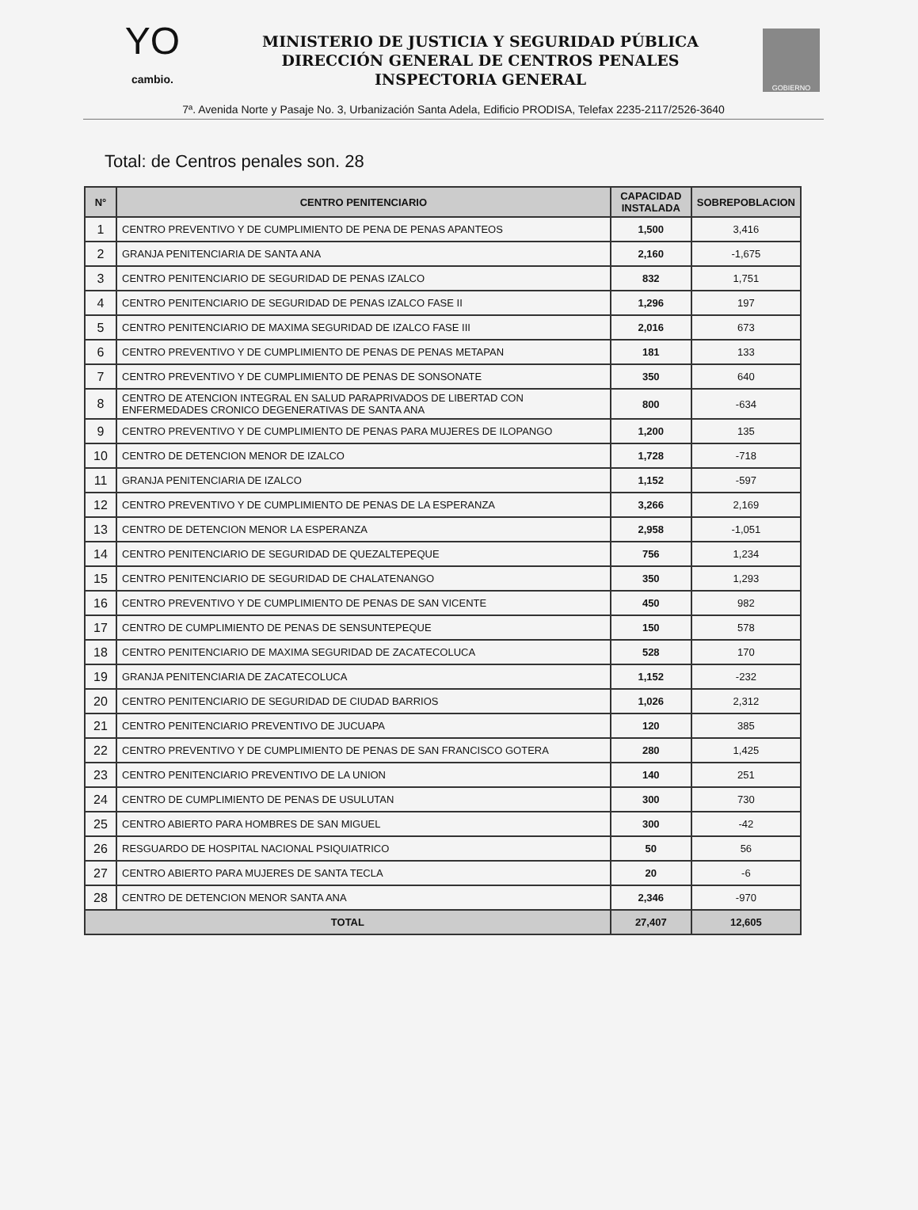YO
cambio.
MINISTERIO DE JUSTICIA Y SEGURIDAD PÚBLICA
DIRECCIÓN GENERAL DE CENTROS PENALES
INSPECTORIA GENERAL
GOBIERNO
7ª. Avenida Norte y Pasaje No. 3, Urbanización Santa Adela, Edificio PRODISA, Telefax 2235-2117/2526-3640
Total: de Centros penales son. 28
| N° | CENTRO PENITENCIARIO | CAPACIDAD INSTALADA | SOBREPOBLACION |
| --- | --- | --- | --- |
| 1 | CENTRO PREVENTIVO Y DE CUMPLIMIENTO DE PENA DE PENAS APANTEOS | 1,500 | 3,416 |
| 2 | GRANJA PENITENCIARIA DE SANTA ANA | 2,160 | -1,675 |
| 3 | CENTRO PENITENCIARIO DE SEGURIDAD DE PENAS IZALCO | 832 | 1,751 |
| 4 | CENTRO PENITENCIARIO DE SEGURIDAD DE PENAS IZALCO FASE II | 1,296 | 197 |
| 5 | CENTRO PENITENCIARIO DE MAXIMA SEGURIDAD DE IZALCO FASE III | 2,016 | 673 |
| 6 | CENTRO PREVENTIVO Y DE CUMPLIMIENTO DE PENAS DE PENAS METAPAN | 181 | 133 |
| 7 | CENTRO PREVENTIVO Y DE CUMPLIMIENTO DE PENAS DE SONSONATE | 350 | 640 |
| 8 | CENTRO DE ATENCION INTEGRAL EN SALUD PARAPRIVADOS DE LIBERTAD CON ENFERMEDADES CRONICO DEGENERATIVAS DE SANTA ANA | 800 | -634 |
| 9 | CENTRO PREVENTIVO Y DE CUMPLIMIENTO DE PENAS PARA MUJERES DE ILOPANGO | 1,200 | 135 |
| 10 | CENTRO DE DETENCION MENOR DE IZALCO | 1,728 | -718 |
| 11 | GRANJA PENITENCIARIA DE IZALCO | 1,152 | -597 |
| 12 | CENTRO PREVENTIVO Y DE CUMPLIMIENTO DE PENAS DE LA ESPERANZA | 3,266 | 2,169 |
| 13 | CENTRO DE DETENCION MENOR LA ESPERANZA | 2,958 | -1,051 |
| 14 | CENTRO PENITENCIARIO DE SEGURIDAD DE QUEZALTEPEQUE | 756 | 1,234 |
| 15 | CENTRO PENITENCIARIO DE SEGURIDAD DE CHALATENANGO | 350 | 1,293 |
| 16 | CENTRO PREVENTIVO Y DE CUMPLIMIENTO DE PENAS DE SAN VICENTE | 450 | 982 |
| 17 | CENTRO DE CUMPLIMIENTO DE PENAS DE SENSUNTEPEQUE | 150 | 578 |
| 18 | CENTRO PENITENCIARIO DE MAXIMA SEGURIDAD DE ZACATECOLUCA | 528 | 170 |
| 19 | GRANJA PENITENCIARIA DE ZACATECOLUCA | 1,152 | -232 |
| 20 | CENTRO PENITENCIARIO DE SEGURIDAD DE CIUDAD BARRIOS | 1,026 | 2,312 |
| 21 | CENTRO PENITENCIARIO PREVENTIVO DE JUCUAPA | 120 | 385 |
| 22 | CENTRO PREVENTIVO Y DE CUMPLIMIENTO DE PENAS DE SAN FRANCISCO GOTERA | 280 | 1,425 |
| 23 | CENTRO PENITENCIARIO PREVENTIVO DE LA UNION | 140 | 251 |
| 24 | CENTRO DE CUMPLIMIENTO DE PENAS DE USULUTAN | 300 | 730 |
| 25 | CENTRO ABIERTO PARA HOMBRES DE SAN MIGUEL | 300 | -42 |
| 26 | RESGUARDO DE HOSPITAL NACIONAL PSIQUIATRICO | 50 | 56 |
| 27 | CENTRO ABIERTO PARA MUJERES DE SANTA TECLA | 20 | -6 |
| 28 | CENTRO DE DETENCION MENOR SANTA ANA | 2,346 | -970 |
| TOTAL | | 27,407 | 12,605 |